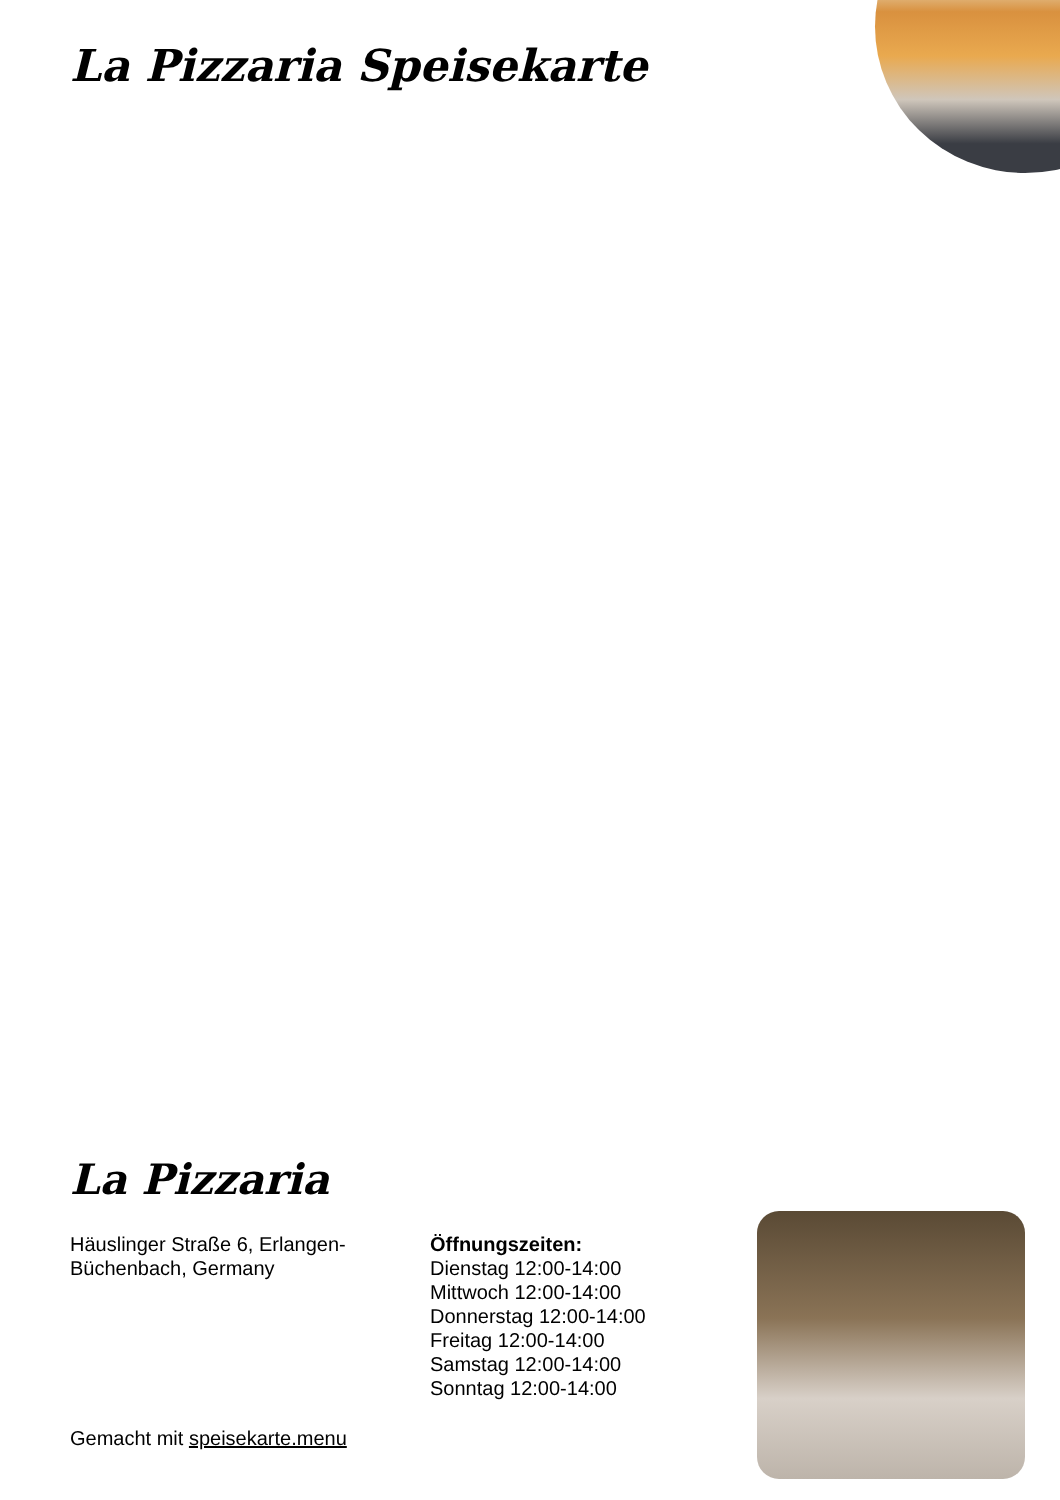La Pizzaria Speisekarte
La Pizzaria
Häuslinger Straße 6, Erlangen-Büchenbach, Germany
Öffnungszeiten:
Dienstag 12:00-14:00
Mittwoch 12:00-14:00
Donnerstag 12:00-14:00
Freitag 12:00-14:00
Samstag 12:00-14:00
Sonntag 12:00-14:00
Gemacht mit speisekarte.menu